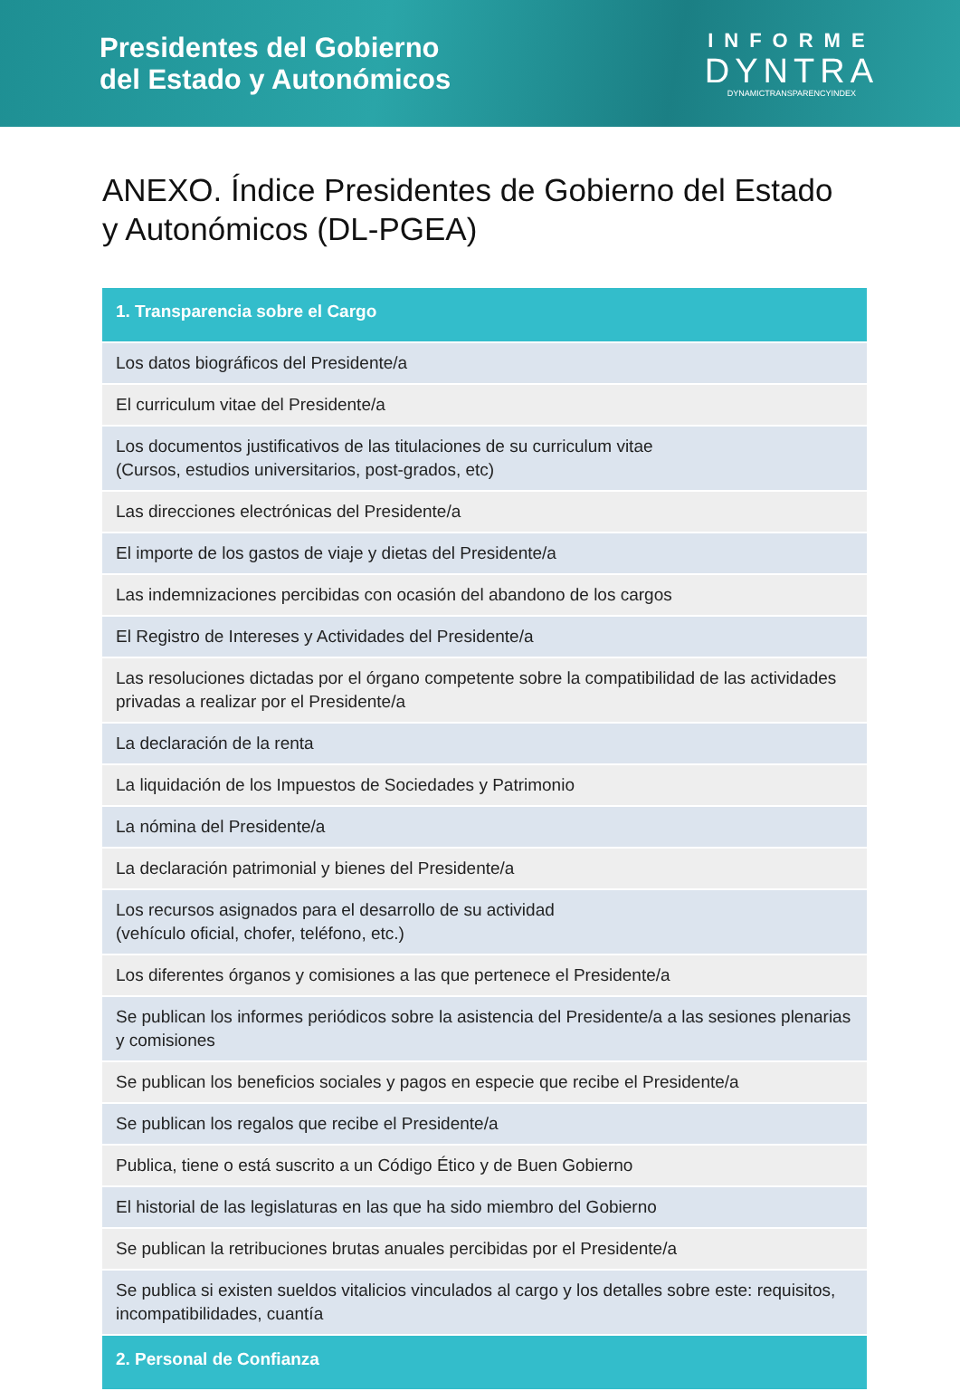Presidentes del Gobierno
del Estado y Autonómicos
INFORME
DYNTRA
DYNAMICTRANSPARENCYINDEX
ANEXO. Índice Presidentes de Gobierno del Estado
y Autonómicos (DL-PGEA)
| 1. Transparencia sobre el Cargo |
| --- |
| Los datos biográficos del Presidente/a |
| El curriculum vitae del Presidente/a |
| Los documentos justificativos de las titulaciones de su curriculum vitae (Cursos, estudios universitarios, post-grados, etc) |
| Las direcciones electrónicas del Presidente/a |
| El importe de los gastos de viaje y dietas del Presidente/a |
| Las indemnizaciones percibidas con ocasión del abandono de los cargos |
| El Registro de Intereses y Actividades del Presidente/a |
| Las resoluciones dictadas por el órgano competente sobre la compatibilidad de las actividades privadas a realizar por el Presidente/a |
| La declaración de la renta |
| La liquidación de los Impuestos de Sociedades y Patrimonio |
| La nómina del Presidente/a |
| La declaración patrimonial y bienes del Presidente/a |
| Los recursos asignados para el desarrollo de su actividad (vehículo oficial, chofer, teléfono, etc.) |
| Los diferentes órganos y comisiones a las que pertenece el Presidente/a |
| Se publican los informes periódicos sobre la asistencia del Presidente/a a las sesiones plenarias y comisiones |
| Se publican los beneficios sociales y pagos en especie que recibe el Presidente/a |
| Se publican los regalos que recibe el Presidente/a |
| Publica, tiene o está suscrito a un Código Ético y de Buen Gobierno |
| El historial de las legislaturas en las que ha sido miembro del Gobierno |
| Se publican la retribuciones brutas anuales percibidas por el Presidente/a |
| Se publica si existen sueldos vitalicios vinculados al cargo y los detalles sobre este: requisitos, incompatibilidades, cuantía |
| 2. Personal de Confianza |